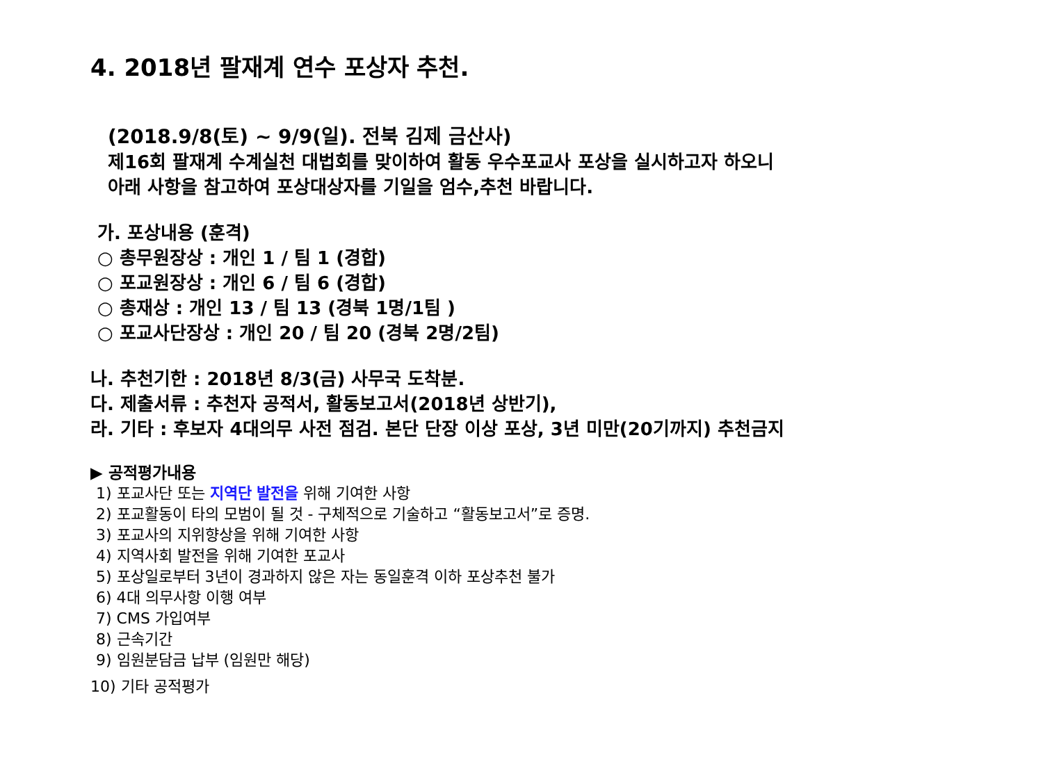4. 2018년 팔재계 연수 포상자 추천.
(2018.9/8(토) ~ 9/9(일). 전북 김제 금산사)
제16회 팔재계 수계실천 대법회를 맞이하여 활동 우수포교사 포상을 실시하고자 하오니
아래 사항을 참고하여 포상대상자를 기일을 엄수,추천 바랍니다.
가. 포상내용 (훈격)
○ 총무원장상 : 개인 1 / 팀 1 (경합)
○ 포교원장상 : 개인 6 / 팀 6 (경합)
○ 총재상 : 개인 13 / 팀 13 (경북 1명/1팀 )
○ 포교사단장상 : 개인 20 / 팀 20 (경북 2명/2팀)
나. 추천기한 : 2018년 8/3(금) 사무국 도착분.
다. 제출서류 : 추천자 공적서, 활동보고서(2018년 상반기),
라. 기타 : 후보자 4대의무 사전 점검. 본단 단장 이상 포상, 3년 미만(20기까지) 추천금지
▶ 공적평가내용
1) 포교사단 또는 지역단 발전을 위해 기여한 사항
2) 포교활동이 타의 모범이 될 것 - 구체적으로 기술하고 “활동보고서”로 증명.
3) 포교사의 지위향상을 위해 기여한 사항
4) 지역사회 발전을 위해 기여한 포교사
5) 포상일로부터 3년이 경과하지 않은 자는 동일훈격 이하 포상추천 불가
6) 4대 의무사항 이행 여부
7) CMS 가입여부
8) 근속기간
9) 임원분담금 납부 (임원만 해당)
10) 기타 공적평가